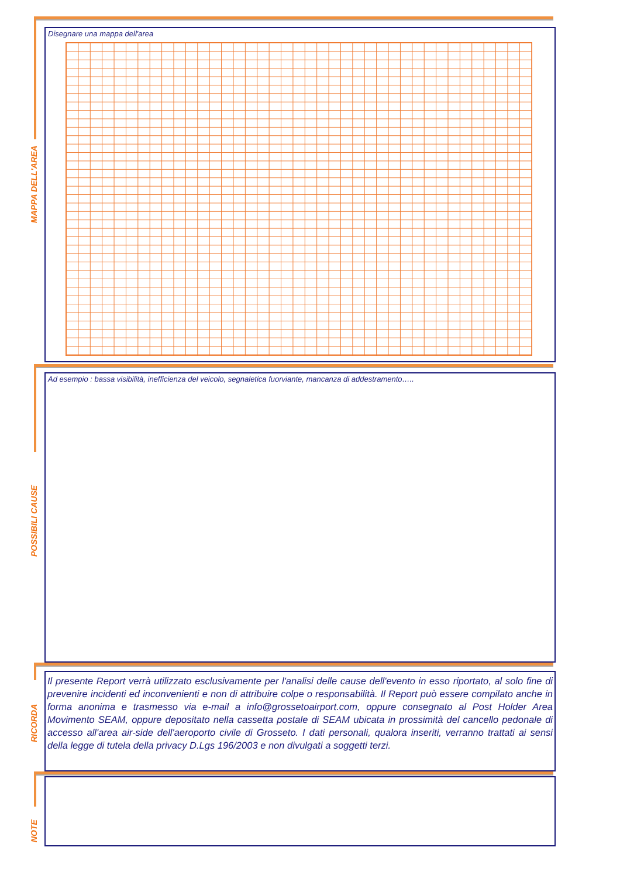MAPPA DELL'AREA
Disegnare una mappa dell'area
POSSIBILI CAUSE
Ad esempio : bassa visibilità, inefficienza del veicolo, segnaletica fuorviante, mancanza di addestramento…..
RICORDA
Il presente Report verrà utilizzato esclusivamente per l'analisi delle cause dell'evento in esso riportato, al solo fine di prevenire incidenti ed inconvenienti e non di attribuire colpe o responsabilità. Il Report può essere compilato anche in forma anonima e trasmesso via e-mail a info@grossetoairport.com, oppure consegnato al Post Holder Area Movimento SEAM, oppure depositato nella cassetta postale di SEAM ubicata in prossimità del cancello pedonale di accesso all'area air-side dell'aeroporto civile di Grosseto. I dati personali, qualora inseriti, verranno trattati ai sensi della legge di tutela della privacy D.Lgs 196/2003 e non divulgati a soggetti terzi.
NOTE